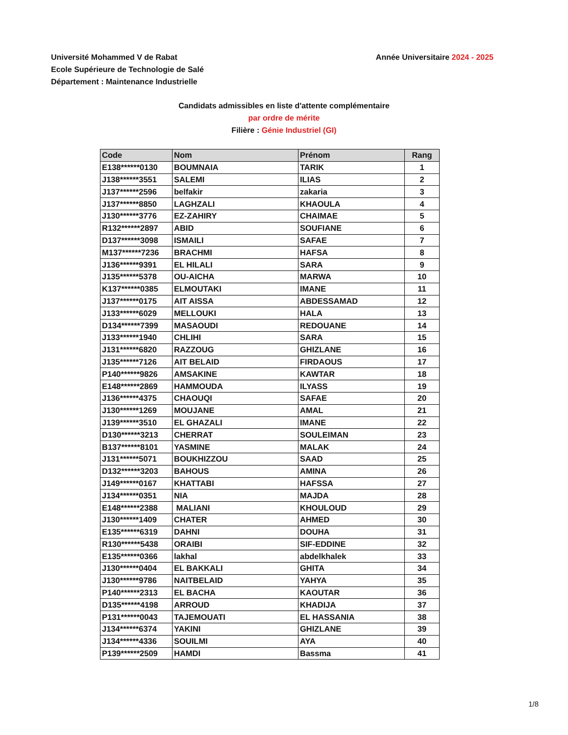Université Mohammed V de Rabat
Ecole Supérieure de Technologie de Salé
Département : Maintenance Industrielle
Année Universitaire 2024 - 2025
Candidats admissibles en liste d'attente complémentaire
par ordre de mérite
Filière : Génie Industriel (GI)
| Code | Nom | Prénom | Rang |
| --- | --- | --- | --- |
| E138******0130 | BOUMNAIA | TARIK | 1 |
| J138******3551 | SALEMI | ILIAS | 2 |
| J137******2596 | belfakir | zakaria | 3 |
| J137******8850 | LAGHZALI | KHAOULA | 4 |
| J130******3776 | EZ-ZAHIRY | CHAIMAE | 5 |
| R132******2897 | ABID | SOUFIANE | 6 |
| D137******3098 | ISMAILI | SAFAE | 7 |
| M137******7236 | BRACHMI | HAFSA | 8 |
| J136******9391 | EL HILALI | SARA | 9 |
| J135******5378 | OU-AICHA | MARWA | 10 |
| K137******0385 | ELMOUTAKI | IMANE | 11 |
| J137******0175 | AIT AISSA | ABDESSAMAD | 12 |
| J133******6029 | MELLOUKI | HALA | 13 |
| D134******7399 | MASAOUDI | REDOUANE | 14 |
| J133******1940 | CHLIHI | SARA | 15 |
| J131******6820 | RAZZOUG | GHIZLANE | 16 |
| J135******7126 | AIT BELAID | FIRDAOUS | 17 |
| P140******9826 | AMSAKINE | KAWTAR | 18 |
| E148******2869 | HAMMOUDA | ILYASS | 19 |
| J136******4375 | CHAOUQI | SAFAE | 20 |
| J130******1269 | MOUJANE | AMAL | 21 |
| J139******3510 | EL GHAZALI | IMANE | 22 |
| D130******3213 | CHERRAT | SOULEIMAN | 23 |
| B137******8101 | YASMINE | MALAK | 24 |
| J131******5071 | BOUKHIZZOU | SAAD | 25 |
| D132******3203 | BAHOUS | AMINA | 26 |
| J149******0167 | KHATTABI | HAFSSA | 27 |
| J134******0351 | NIA | MAJDA | 28 |
| E148******2388 | MALIANI | KHOULOUD | 29 |
| J130******1409 | CHATER | AHMED | 30 |
| E135******6319 | DAHNI | DOUHA | 31 |
| R130******5438 | ORAIBI | SIF-EDDINE | 32 |
| E135******0366 | lakhal | abdelkhalek | 33 |
| J130******0404 | EL BAKKALI | GHITA | 34 |
| J130******9786 | NAITBELAID | YAHYA | 35 |
| P140******2313 | EL BACHA | KAOUTAR | 36 |
| D135******4198 | ARROUD | KHADIJA | 37 |
| P131******0043 | TAJEMOUATI | EL HASSANIA | 38 |
| J134******6374 | YAKINI | GHIZLANE | 39 |
| J134******4336 | SOUILMI | AYA | 40 |
| P139******2509 | HAMDI | Bassma | 41 |
1/8